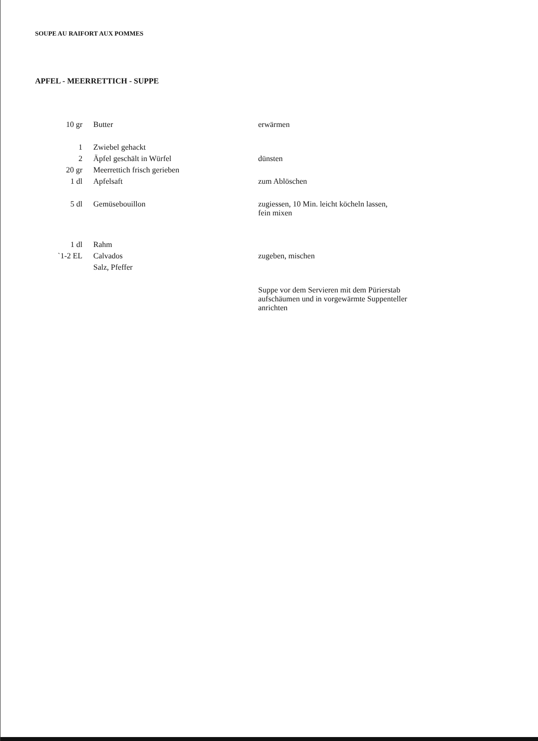SOUPE AU RAIFORT AUX POMMES
APFEL - MEERRETTICH - SUPPE
| 10 gr | Butter | erwärmen |
| 1 | Zwiebel gehackt | |
| 2 | Äpfel geschält in Würfel | dünsten |
| 20 gr | Meerrettich frisch gerieben | |
| 1 dl | Apfelsaft | zum Ablöschen |
| 5 dl | Gemüsebouillon | zugiessen, 10 Min. leicht köcheln lassen, fein mixen |
| 1 dl | Rahm | |
| `1-2 EL | Calvados | zugeben, mischen |
| | Salz, Pfeffer | |
| | | Suppe vor dem Servieren mit dem Pürierstab aufschäumen und in vorgewärmte Suppenteller anrichten |